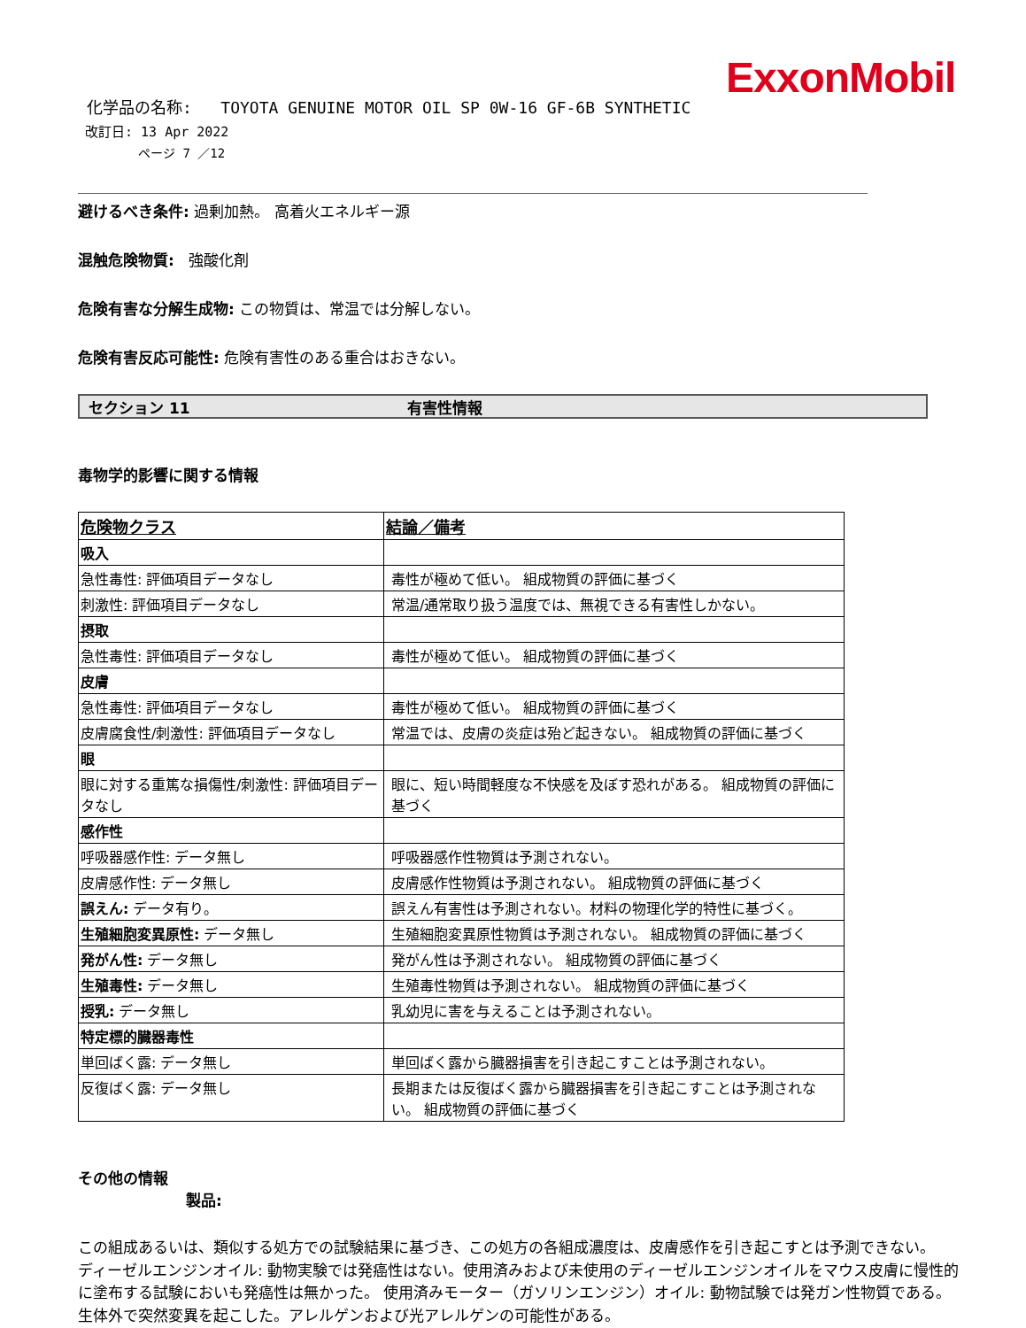ExxonMobil
化学品の名称: TOYOTA GENUINE MOTOR OIL SP 0W-16 GF-6B SYNTHETIC
改訂日: 13 Apr 2022
ページ 7 ／12
避けるべき条件: 過剰加熱。 高着火エネルギー源
混触危険物質: 強酸化剤
危険有害な分解生成物: この物質は、常温では分解しない。
危険有害反応可能性: 危険有害性のある重合はおきない。
セクション 11 有害性情報
毒物学的影響に関する情報
| 危険物クラス | 結論／備考 |
| --- | --- |
| 吸入 | |
| 急性毒性: 評価項目データなし | 毒性が極めて低い。 組成物質の評価に基づく |
| 刺激性: 評価項目データなし | 常温/通常取り扱う温度では、無視できる有害性しかない。 |
| 摂取 | |
| 急性毒性: 評価項目データなし | 毒性が極めて低い。 組成物質の評価に基づく |
| 皮膚 | |
| 急性毒性: 評価項目データなし | 毒性が極めて低い。 組成物質の評価に基づく |
| 皮膚腐食性/刺激性: 評価項目データなし | 常温では、皮膚の炎症は殆ど起きない。 組成物質の評価に基づく |
| 眼 | |
| 眼に対する重篤な損傷性/刺激性: 評価項目データなし | 眼に、短い時間軽度な不快感を及ぼす恐れがある。 組成物質の評価に基づく |
| 感作性 | |
| 呼吸器感作性: データ無し | 呼吸器感作性物質は予測されない。 |
| 皮膚感作性: データ無し | 皮膚感作性物質は予測されない。 組成物質の評価に基づく |
| 誤えん: データ有り。 | 誤えん有害性は予測されない。材料の物理化学的特性に基づく。 |
| 生殖細胞変異原性: データ無し | 生殖細胞変異原性物質は予測されない。 組成物質の評価に基づく |
| 発がん性: データ無し | 発がん性は予測されない。 組成物質の評価に基づく |
| 生殖毒性: データ無し | 生殖毒性物質は予測されない。 組成物質の評価に基づく |
| 授乳: データ無し | 乳幼児に害を与えることは予測されない。 |
| 特定標的臓器毒性 | |
| 単回ばく露: データ無し | 単回ばく露から臓器損害を引き起こすことは予測されない。 |
| 反復ばく露: データ無し | 長期または反復ばく露から臓器損害を引き起こすことは予測されない。 組成物質の評価に基づく |
その他の情報
製品:
この組成あるいは、類似する処方での試験結果に基づき、この処方の各組成濃度は、皮膚感作を引き起こすとは予測できない。
ディーゼルエンジンオイル: 動物実験では発癌性はない。使用済みおよび未使用のディーゼルエンジンオイルをマウス皮膚に慢性的に塗布する試験においも発癌性は無かった。 使用済みモーター（ガソリンエンジン）オイル: 動物試験では発ガン性物質である。生体外で突然変異を起こした。アレルゲンおよび光アレルゲンの可能性がある。